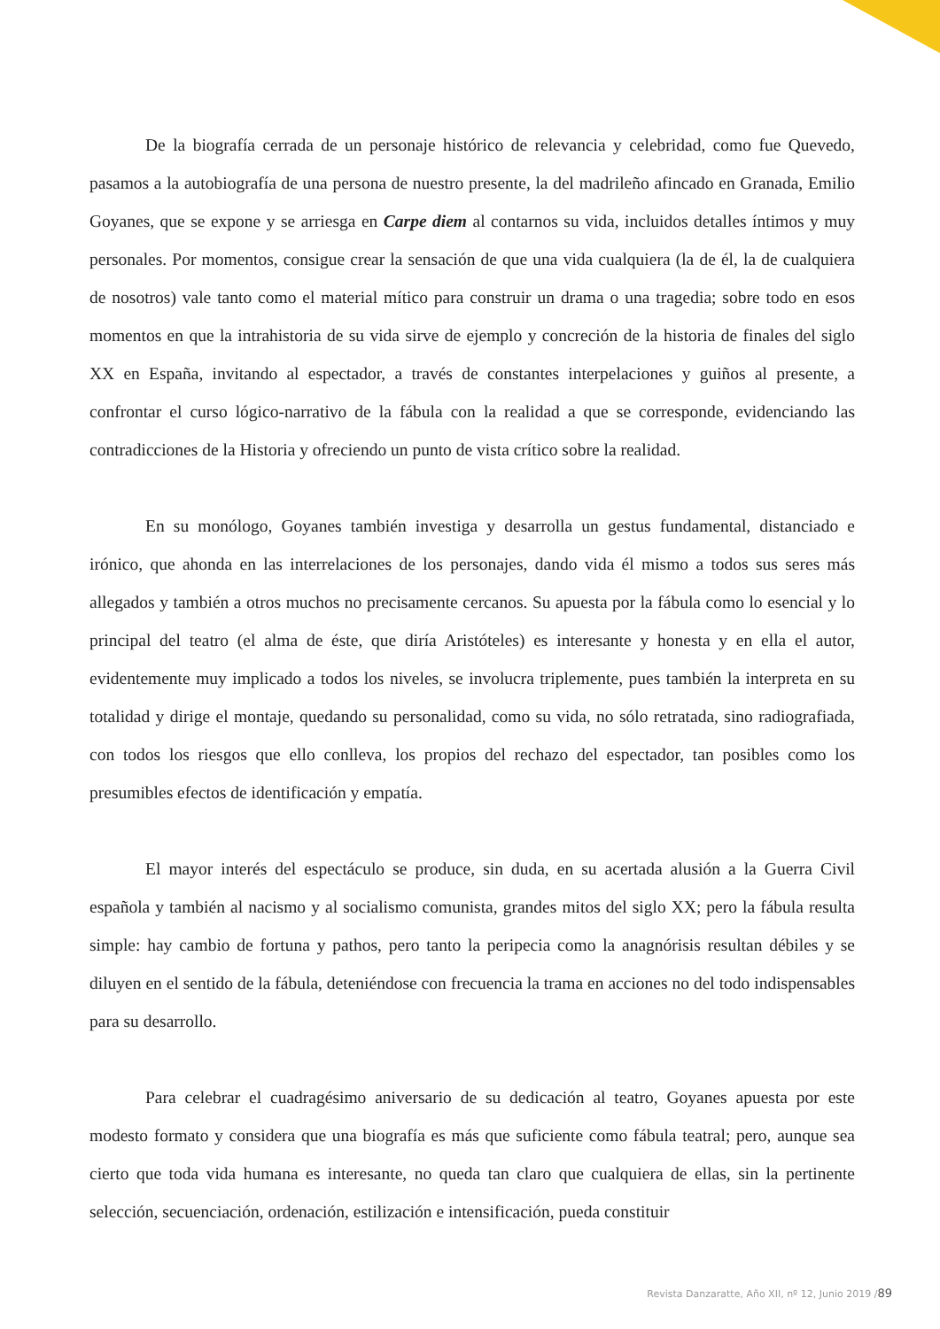De la biografía cerrada de un personaje histórico de relevancia y celebridad, como fue Quevedo, pasamos a la autobiografía de una persona de nuestro presente, la del madrileño afincado en Granada, Emilio Goyanes, que se expone y se arriesga en Carpe diem al contarnos su vida, incluidos detalles íntimos y muy personales. Por momentos, consigue crear la sensación de que una vida cualquiera (la de él, la de cualquiera de nosotros) vale tanto como el material mítico para construir un drama o una tragedia; sobre todo en esos momentos en que la intrahistoria de su vida sirve de ejemplo y concreción de la historia de finales del siglo XX en España, invitando al espectador, a través de constantes interpelaciones y guiños al presente, a confrontar el curso lógico-narrativo de la fábula con la realidad a que se corresponde, evidenciando las contradicciones de la Historia y ofreciendo un punto de vista crítico sobre la realidad.
En su monólogo, Goyanes también investiga y desarrolla un gestus fundamental, distanciado e irónico, que ahonda en las interrelaciones de los personajes, dando vida él mismo a todos sus seres más allegados y también a otros muchos no precisamente cercanos. Su apuesta por la fábula como lo esencial y lo principal del teatro (el alma de éste, que diría Aristóteles) es interesante y honesta y en ella el autor, evidentemente muy implicado a todos los niveles, se involucra triplemente, pues también la interpreta en su totalidad y dirige el montaje, quedando su personalidad, como su vida, no sólo retratada, sino radiografiada, con todos los riesgos que ello conlleva, los propios del rechazo del espectador, tan posibles como los presumibles efectos de identificación y empatía.
El mayor interés del espectáculo se produce, sin duda, en su acertada alusión a la Guerra Civil española y también al nacismo y al socialismo comunista, grandes mitos del siglo XX; pero la fábula resulta simple: hay cambio de fortuna y pathos, pero tanto la peripecia como la anagnórisis resultan débiles y se diluyen en el sentido de la fábula, deteniéndose con frecuencia la trama en acciones no del todo indispensables para su desarrollo.
Para celebrar el cuadragésimo aniversario de su dedicación al teatro, Goyanes apuesta por este modesto formato y considera que una biografía es más que suficiente como fábula teatral; pero, aunque sea cierto que toda vida humana es interesante, no queda tan claro que cualquiera de ellas, sin la pertinente selección, secuenciación, ordenación, estilización e intensificación, pueda constituir
Revista Danzaratte, Año XII, nº 12, Junio 2019 /89